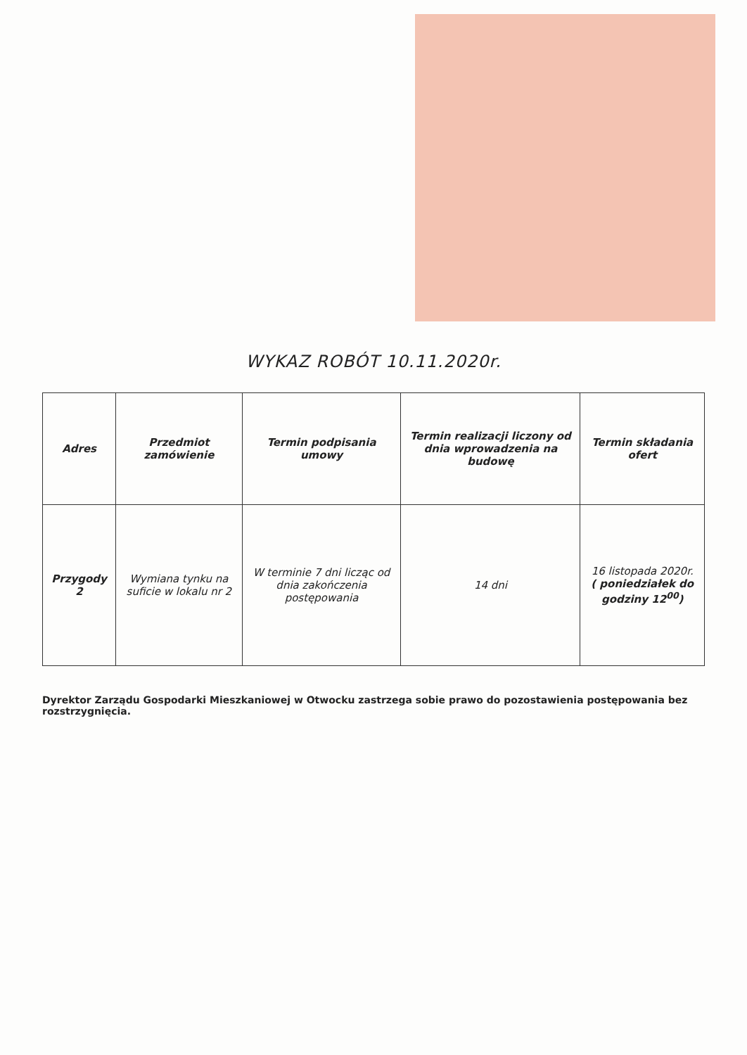WYKAZ ROBÓT 10.11.2020r.
| Adres | Przedmiot zamówienie | Termin podpisania umowy | Termin realizacji liczony od dnia wprowadzenia na budowę | Termin składania ofert |
| --- | --- | --- | --- | --- |
| Przygody 2 | Wymiana tynku na suficie w lokalu nr 2 | W terminie 7 dni licząc od dnia zakończenia postępowania | 14 dni | 16 listopada 2020r. ( poniedziałek do godziny 12<sup>00</sup>) |
Dyrektor Zarządu Gospodarki Mieszkaniowej w Otwocku zastrzega sobie prawo do pozostawienia postępowania bez rozstrzygnięcia.